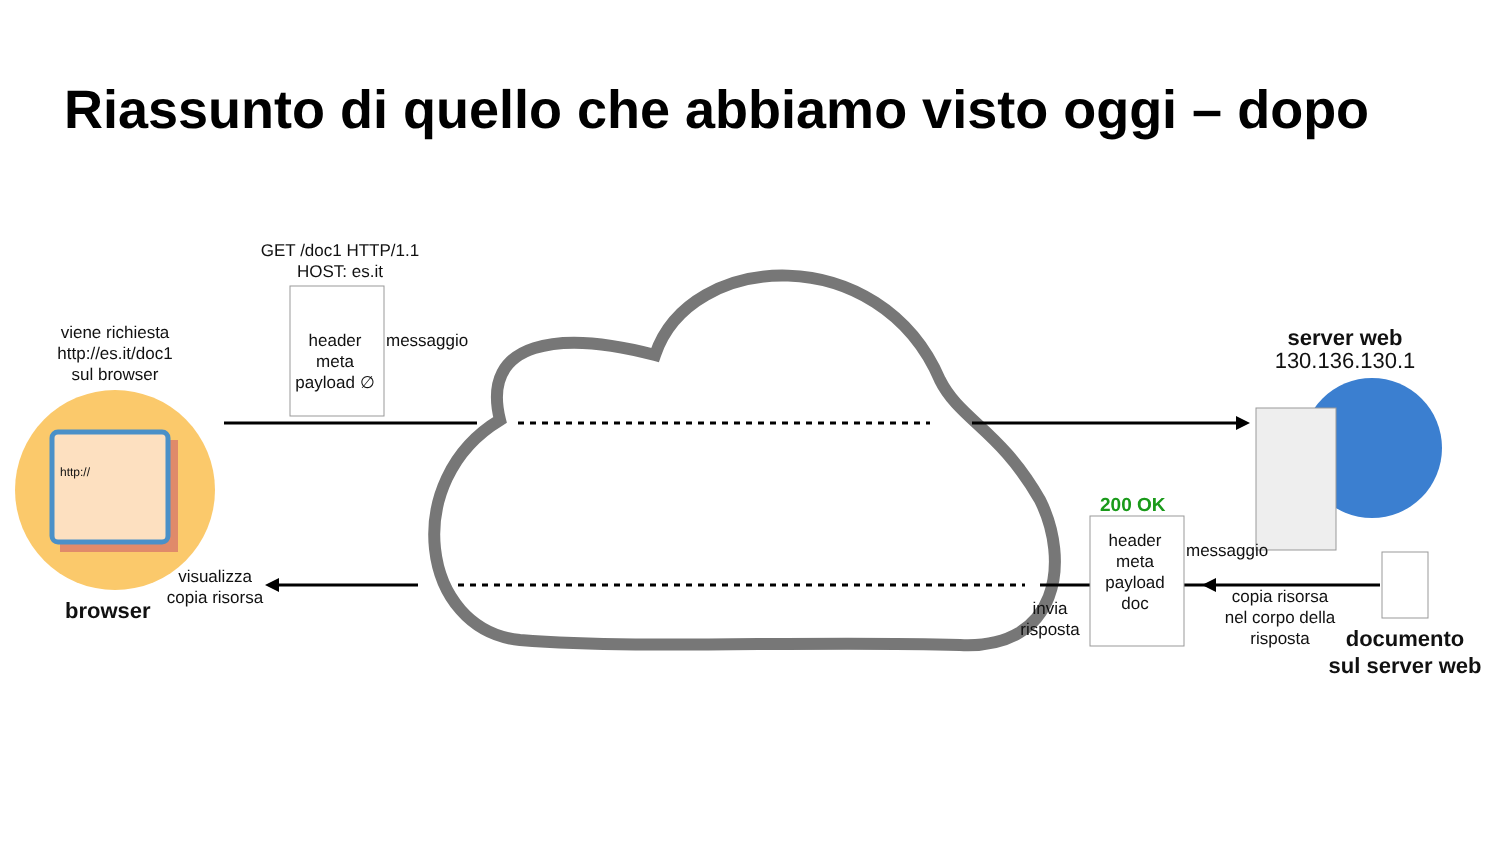Riassunto di quello che abbiamo visto oggi – dopo
GET /doc1 HTTP/1.1
HOST: es.it
header meta
payload ∅
messaggio
viene richiesta
http://es.it/doc1
sul browser
http://
browser
visualizza
copia risorsa
server web
130.136.130.1
200 OK
header meta
payload doc
messaggio
invia
risposta
copia risorsa
nel corpo della
risposta
documento
sul server web